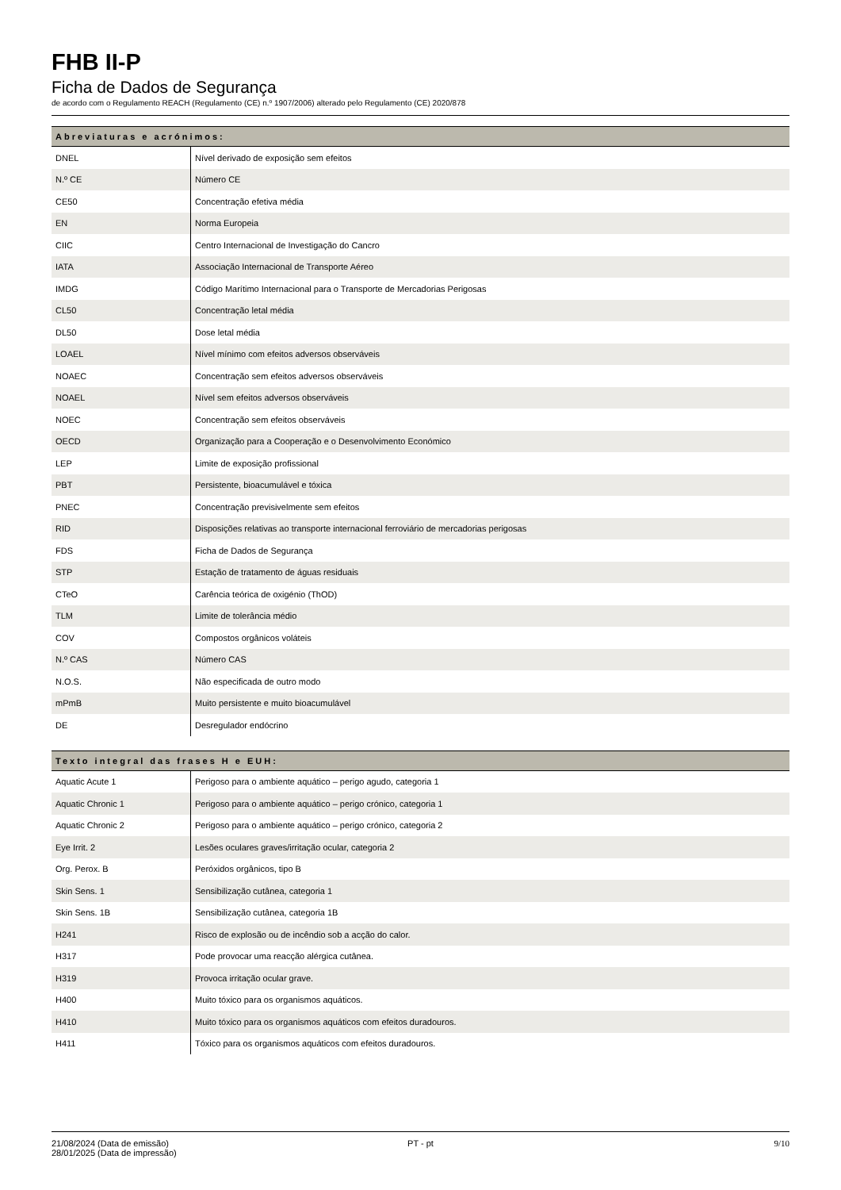FHB II-P
Ficha de Dados de Segurança
de acordo com o Regulamento REACH (Regulamento (CE) n.º 1907/2006) alterado pelo Regulamento (CE) 2020/878
| Abreviaturas e acrónimos: | |
| --- | --- |
| DNEL | Nível derivado de exposição sem efeitos |
| N.º CE | Número CE |
| CE50 | Concentração efetiva média |
| EN | Norma Europeia |
| CIIC | Centro Internacional de Investigação do Cancro |
| IATA | Associação Internacional de Transporte Aéreo |
| IMDG | Código Marítimo Internacional para o Transporte de Mercadorias Perigosas |
| CL50 | Concentração letal média |
| DL50 | Dose letal média |
| LOAEL | Nível mínimo com efeitos adversos observáveis |
| NOAEC | Concentração sem efeitos adversos observáveis |
| NOAEL | Nível sem efeitos adversos observáveis |
| NOEC | Concentração sem efeitos observáveis |
| OECD | Organização para a Cooperação e o Desenvolvimento Económico |
| LEP | Limite de exposição profissional |
| PBT | Persistente, bioacumulável e tóxica |
| PNEC | Concentração previsivelmente sem efeitos |
| RID | Disposições relativas ao transporte internacional ferroviário de mercadorias perigosas |
| FDS | Ficha de Dados de Segurança |
| STP | Estação de tratamento de águas residuais |
| CTeO | Carência teórica de oxigénio (ThOD) |
| TLM | Limite de tolerância médio |
| COV | Compostos orgânicos voláteis |
| N.º CAS | Número CAS |
| N.O.S. | Não especificada de outro modo |
| mPmB | Muito persistente e muito bioacumulável |
| DE | Desregulador endócrino |
| Texto integral das frases H e EUH: | |
| --- | --- |
| Aquatic Acute 1 | Perigoso para o ambiente aquático – perigo agudo, categoria 1 |
| Aquatic Chronic 1 | Perigoso para o ambiente aquático – perigo crónico, categoria 1 |
| Aquatic Chronic 2 | Perigoso para o ambiente aquático – perigo crónico, categoria 2 |
| Eye Irrit. 2 | Lesões oculares graves/irritação ocular, categoria 2 |
| Org. Perox. B | Peróxidos orgânicos, tipo B |
| Skin Sens. 1 | Sensibilização cutânea, categoria 1 |
| Skin Sens. 1B | Sensibilização cutânea, categoria 1B |
| H241 | Risco de explosão ou de incêndio sob a acção do calor. |
| H317 | Pode provocar uma reacção alérgica cutânea. |
| H319 | Provoca irritação ocular grave. |
| H400 | Muito tóxico para os organismos aquáticos. |
| H410 | Muito tóxico para os organismos aquáticos com efeitos duradouros. |
| H411 | Tóxico para os organismos aquáticos com efeitos duradouros. |
21/08/2024 (Data de emissão)
28/01/2025 (Data de impressão)
PT - pt 9/10